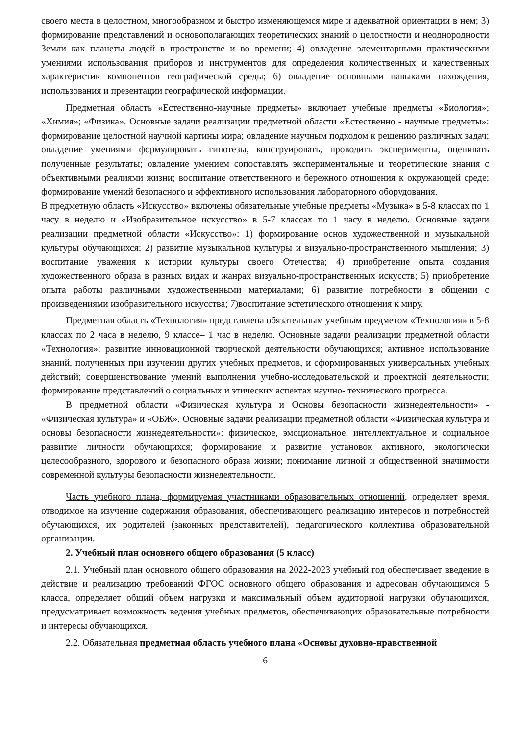своего места в целостном, многообразном и быстро изменяющемся мире и адекватной ориентации в нем; 3) формирование представлений и основополагающих теоретических знаний о целостности и неоднородности Земли как планеты людей в пространстве и во времени; 4) овладение элементарными практическими умениями использования приборов и инструментов для определения количественных и качественных характеристик компонентов географической среды; 6) овладение основными навыками нахождения, использования и презентации географической информации.
Предметная область «Естественно-научные предметы» включает учебные предметы «Биология»; «Химия»; «Физика». Основные задачи реализации предметной области «Естественно - научные предметы»: формирование целостной научной картины мира; овладение научным подходом к решению различных задач; овладение умениями формулировать гипотезы, конструировать, проводить эксперименты, оценивать полученные результаты; овладение умением сопоставлять экспериментальные и теоретические знания с объективными реалиями жизни; воспитание ответственного и бережного отношения к окружающей среде; формирование умений безопасного и эффективного использования лабораторного оборудования.
В предметную область «Искусство» включены обязательные учебные предметы «Музыка» в 5-8 классах по 1 часу в неделю и «Изобразительное искусство» в 5-7 классах по 1 часу в неделю. Основные задачи реализации предметной области «Искусство»: 1) формирование основ художественной и музыкальной культуры обучающихся; 2) развитие музыкальной культуры и визуально-пространственного мышления; 3) воспитание уважения к истории культуры своего Отечества; 4) приобретение опыта создания художественного образа в разных видах и жанрах визуально-пространственных искусств; 5) приобретение опыта работы различными художественными материалами; 6) развитие потребности в общении с произведениями изобразительного искусства; 7)воспитание эстетического отношения к миру.
Предметная область «Технология» представлена обязательным учебным предметом «Технология» в 5-8 классах по 2 часа в неделю, 9 классе– 1 час в неделю. Основные задачи реализации предметной области «Технология»: развитие инновационной творческой деятельности обучающихся; активное использование знаний, полученных при изучении других учебных предметов, и сформированных универсальных учебных действий; совершенствование умений выполнения учебно-исследовательской и проектной деятельности; формирование представлений о социальных и этических аспектах научно- технического прогресса.
В предметной области «Физическая культура и Основы безопасности жизнедеятельности» - «Физическая культура» и «ОБЖ». Основные задачи реализации предметной области «Физическая культура и основы безопасности жизнедеятельности»: физическое, эмоциональное, интеллектуальное и социальное развитие личности обучающихся; формирование и развитие установок активного, экологически целесообразного, здорового и безопасного образа жизни; понимание личной и общественной значимости современной культуры безопасности жизнедеятельности.
Часть учебного плана, формируемая участниками образовательных отношений, определяет время, отводимое на изучение содержания образования, обеспечивающего реализацию интересов и потребностей обучающихся, их родителей (законных представителей), педагогического коллектива образовательной организации.
2. Учебный план основного общего образования (5 класс)
2.1. Учебный план основного общего образования на 2022-2023 учебный год обеспечивает введение в действие и реализацию требований ФГОС основного общего образования и адресован обучающимся 5 класса, определяет общий объем нагрузки и максимальный объем аудиторной нагрузки обучающихся, предусматривает возможность ведения учебных предметов, обеспечивающих образовательные потребности и интересы обучающихся.
2.2. Обязательная предметная область учебного плана «Основы духовно-нравственной
6